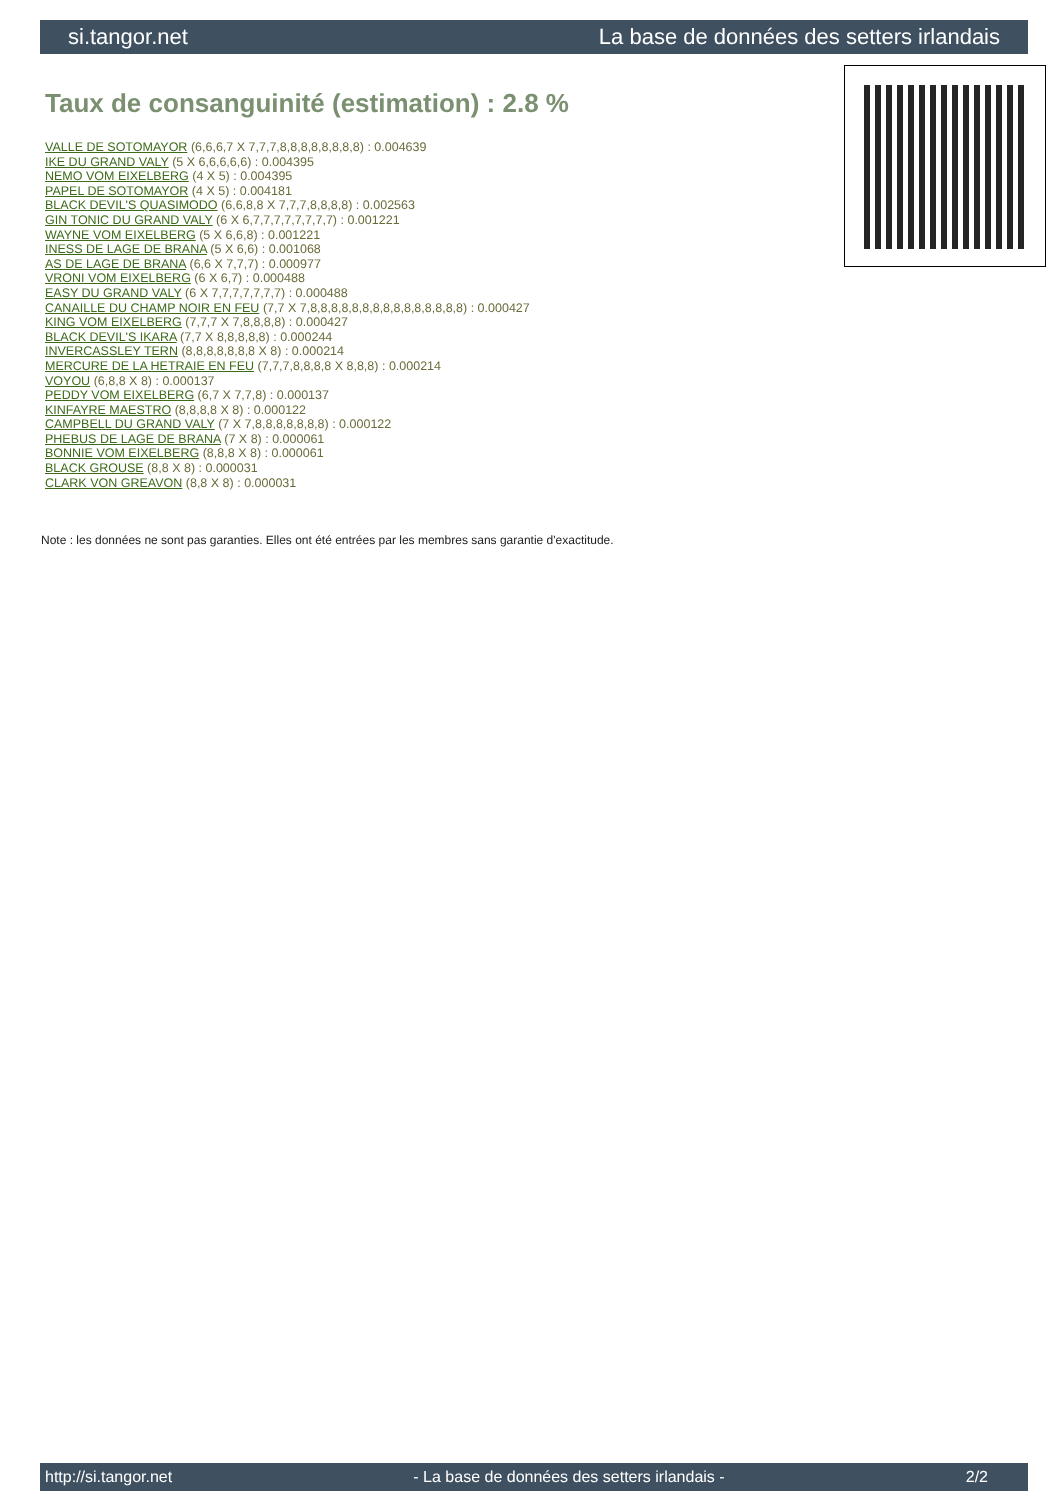si.tangor.net La base de données des setters irlandais
Taux de consanguinité (estimation) : 2.8 %
VALLE DE SOTOMAYOR (6,6,6,7 X 7,7,7,8,8,8,8,8,8,8,8) : 0.004639
IKE DU GRAND VALY (5 X 6,6,6,6,6) : 0.004395
NEMO VOM EIXELBERG (4 X 5) : 0.004395
PAPEL DE SOTOMAYOR (4 X 5) : 0.004181
BLACK DEVIL'S QUASIMODO (6,6,8,8 X 7,7,7,8,8,8,8) : 0.002563
GIN TONIC DU GRAND VALY (6 X 6,7,7,7,7,7,7,7,7) : 0.001221
WAYNE VOM EIXELBERG (5 X 6,6,8) : 0.001221
INESS DE LAGE DE BRANA (5 X 6,6) : 0.001068
AS DE LAGE DE BRANA (6,6 X 7,7,7) : 0.000977
VRONI VOM EIXELBERG (6 X 6,7) : 0.000488
EASY DU GRAND VALY (6 X 7,7,7,7,7,7,7) : 0.000488
CANAILLE DU CHAMP NOIR EN FEU (7,7 X 7,8,8,8,8,8,8,8,8,8,8,8,8,8,8,8) : 0.000427
KING VOM EIXELBERG (7,7,7 X 7,8,8,8,8) : 0.000427
BLACK DEVIL'S IKARA (7,7 X 8,8,8,8,8) : 0.000244
INVERCASSLEY TERN (8,8,8,8,8,8,8 X 8) : 0.000214
MERCURE DE LA HETRAIE EN FEU (7,7,7,8,8,8,8 X 8,8,8) : 0.000214
VOYOU (6,8,8 X 8) : 0.000137
PEDDY VOM EIXELBERG (6,7 X 7,7,8) : 0.000137
KINFAYRE MAESTRO (8,8,8,8 X 8) : 0.000122
CAMPBELL DU GRAND VALY (7 X 7,8,8,8,8,8,8,8) : 0.000122
PHEBUS DE LAGE DE BRANA (7 X 8) : 0.000061
BONNIE VOM EIXELBERG (8,8,8 X 8) : 0.000061
BLACK GROUSE (8,8 X 8) : 0.000031
CLARK VON GREAVON (8,8 X 8) : 0.000031
Note : les données ne sont pas garanties. Elles ont été entrées par les membres sans garantie d'exactitude.
http://si.tangor.net - La base de données des setters irlandais - 2/2